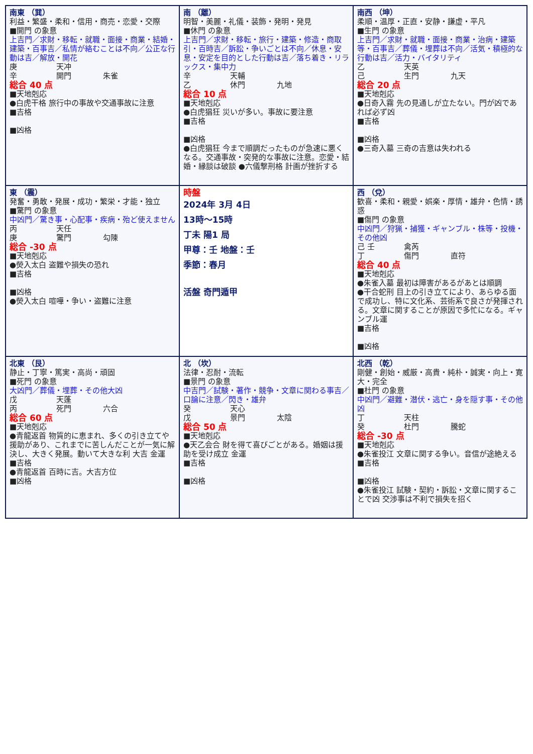| 南東 （巽） 利益・繁盛・柔和・信用・商売・恋愛・交際 ■開門 の象意 上吉門／求財・移転・就職・面接・商業・結婚・建築・百事吉／私情が絡むことは不向／公正な行動は吉／解放・開花 庚 天冲 辛 開門 朱雀 総合 40 点 ■天地剋応 ●白虎干格 旅行中の事故や交通事故に注意 ■吉格 ■凶格 | 南 （離） 明智・美麗・礼儀・装飾・発明・発見 ■休門 の象意 上吉門／求財・移転・旅行・建築・修造・商取引・百時吉／訴訟・争いごとは不向／休息・安息・安定を目的とした行動は吉／落ち着き・リラックス・集中力 辛 天輔 乙 休門 九地 総合 10 点 ■天地剋応 ●白虎猖狂 災いが多い。事故に要注意 ■吉格 ■凶格 ●白虎猖狂 今まで順調だったものが急速に悪くなる。交通事故・突発的な事故に注意。恋愛・結婚・縁談は破談 ●六儀撃刑格 計画が挫折する | 南西 （坤） 柔順・温厚・正直・安静・謙虚・平凡 ■生門 の象意 上吉門／求財・就職・面接・商業・治病・建築等・百事吉／葬儀・埋葬は不向／活気・積極的な行動は吉／活力・バイタリティ 乙 天英 己 生門 九天 総合 20 点 ■天地剋応 ●日奇入霧 先の見通しが立たない。門が凶であれば必ず凶 ■吉格 ■凶格 ●三奇入墓 三奇の吉意は失われる |
| 東 （震） 発奮・勇敢・発展・成功・繁栄・才能・独立 ■驚門 の象意 中凶門／驚き事・心配事・疾病・殆ど使えません 丙 天任 庚 驚門 勾陳 総合 -30 点 ■天地剋応 ●熒入太白 盗難や損失の恐れ ■吉格 ■凶格 ●熒入太白 喧嘩・争い・盗難に注意 | 時盤 2024年 3月 4日 13時～15時 丁未 陽1 局 甲尊：壬 地盤：壬 季節：春月 活盤 奇門遁甲 | 西 （兌） 歓喜・柔和・親愛・娯楽・厚情・雄弁・色情・誘惑 ■傷門 の象意 中凶門／狩猟・捕獲・ギャンブル・株等・投機・その他凶 己 壬 禽芮 丁 傷門 直符 総合 40 点 ■天地剋応 ●朱雀入墓 最初は障害があるがあとは順調 ●干合蛇刑 目上の引き立てにより、あらゆる面で成功し、特に文化系、芸術系で良さが発揮される。文章に関することが原因で多忙になる。ギャンブル運 ■吉格 ■凶格 |
| 北東 （艮） 静止・丁寧・篤実・高尚・頑固 ■死門 の象意 大凶門／葬儀・埋葬・その他大凶 戊 天蓬 丙 死門 六合 総合 60 点 ■天地剋応 ●青龍返首 物質的に恵まれ、多くの引き立てや援助があり、これまでに苦しんだことが一気に解決し、大きく発展。動いて大きな利 大吉 金運 ■吉格 ●青龍返首 百時に吉。大吉方位 ■凶格 | 北 （坎） 法律・忍耐・流転 ■景門 の象意 中吉門／試験・著作・競争・文章に関わる事吉／口論に注意／閃き・雄弁 癸 天心 戊 景門 太陰 総合 50 点 ■天地剋応 ●天乙会合 財を得て喜びごとがある。婚姻は援助を受け成立 金運 ■吉格 ■凶格 | 北西 （乾） 剛健・創始・威厳・高貴・純朴・誠実・向上・寛大・完全 ■杜門 の象意 中凶門／避難・潜伏・逃亡・身を隠す事・その他凶 丁 天柱 癸 杜門 騰蛇 総合 -30 点 ■天地剋応 ●朱雀投江 文章に関する争い。音信が途絶える ■吉格 ■凶格 ●朱雀投江 試験・契約・訴訟・文章に関することで凶 交渉事は不利で損失を招く |